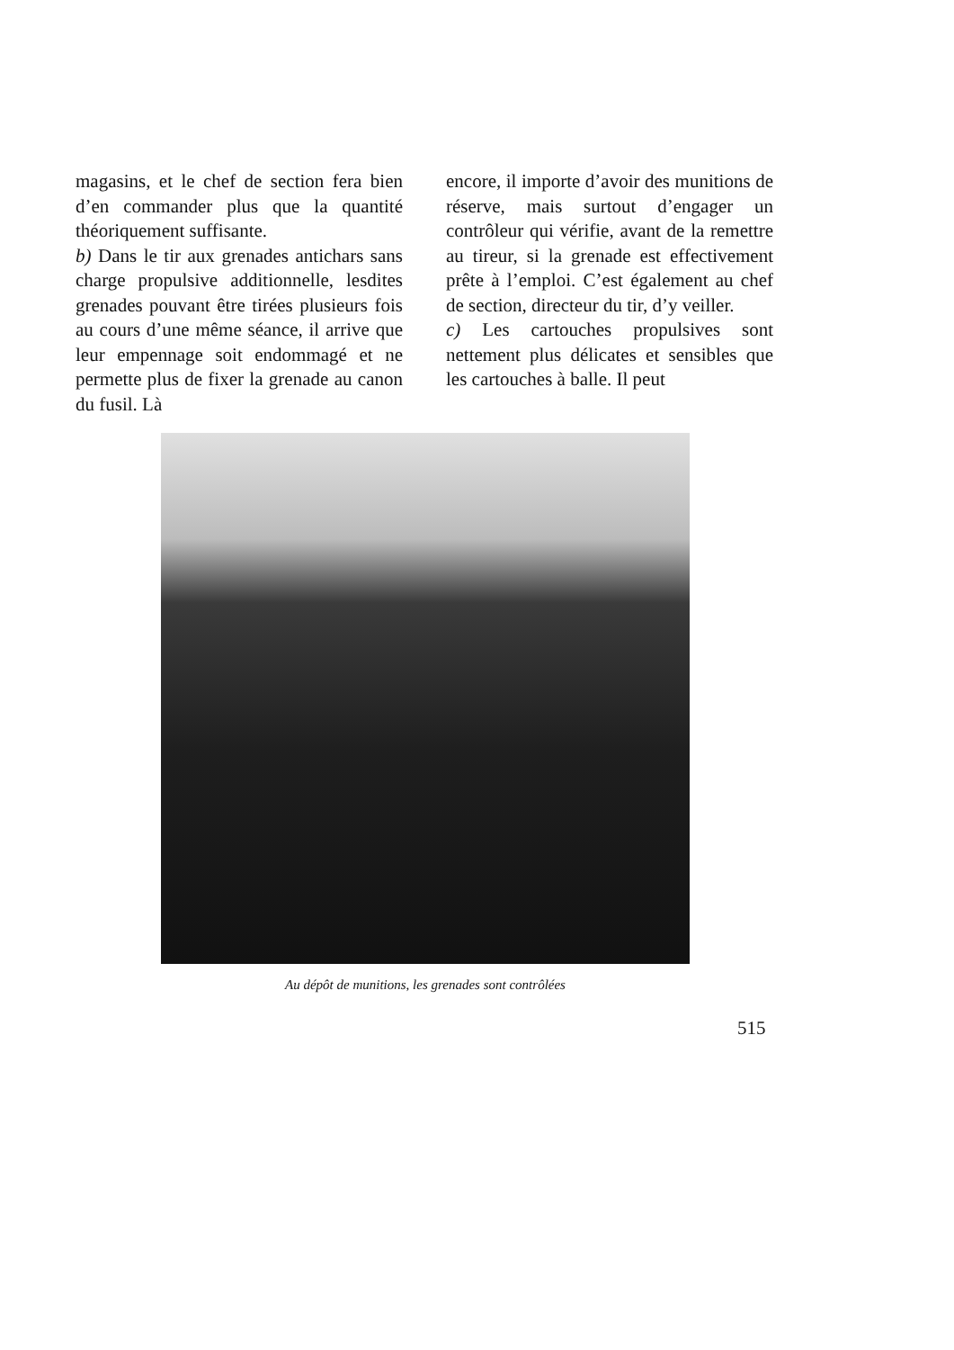magasins, et le chef de section fera bien d’en commander plus que la quantité théoriquement suffisante.
b) Dans le tir aux grenades antichars sans charge propulsive additionnelle, lesdites grenades pouvant être tirées plusieurs fois au cours d’une même séance, il arrive que leur empennage soit endommagé et ne permette plus de fixer la grenade au canon du fusil. Là
encore, il importe d’avoir des munitions de réserve, mais surtout d’engager un contrôleur qui vérifie, avant de la remettre au tireur, si la grenade est effectivement prête à l’emploi. C’est également au chef de section, directeur du tir, d’y veiller.
c) Les cartouches propulsives sont nettement plus délicates et sensibles que les cartouches à balle. Il peut
Au dépôt de munitions, les grenades sont contrôlées
515